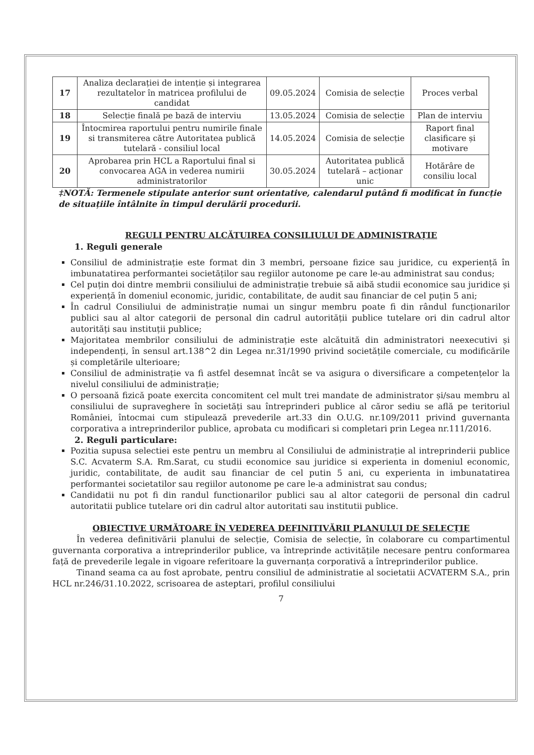| 17 | Analiza declarației de intenție și integrarea rezultatelor în matricea profilului de candidat | 09.05.2024 | Comisia de selecție | Proces verbal |
| 18 | Selecție finală pe bază de interviu | 13.05.2024 | Comisia de selecție | Plan de interviu |
| 19 | Întocmirea raportului pentru numirile finale si transmiterea către Autoritatea publică tutelară - consiliul local | 14.05.2024 | Comisia de selecție | Raport final clasificare și motivare |
| 20 | Aprobarea prin HCL a Raportului final si convocarea AGA in vederea numirii administratorilor | 30.05.2024 | Autoritatea publică tutelară – acționar unic | Hotărâre de consiliu local |
‡NOTĂ: Termenele stipulate anterior sunt orientative, calendarul putând fi modificat în funcție de situațiile întâlnite în timpul derulării procedurii.
REGULI PENTRU ALCĂTUIREA CONSILIULUI DE ADMINISTRAȚIE
1. Reguli generale
Consiliul de administrație este format din 3 membri, persoane fizice sau juridice, cu experiență în imbunatatirea performantei societăților sau regiilor autonome pe care le-au administrat sau condus;
Cel puțin doi dintre membrii consiliului de administrație trebuie să aibă studii economice sau juridice și experiență în domeniul economic, juridic, contabilitate, de audit sau financiar de cel puțin 5 ani;
În cadrul Consiliului de administrație numai un singur membru poate fi din rândul funcționarilor publici sau al altor categorii de personal din cadrul autorității publice tutelare ori din cadrul altor autorități sau instituții publice;
Majoritatea membrilor consiliului de administrație este alcătuită din administratori neexecutivi și independenți, în sensul art.138^2 din Legea nr.31/1990 privind societățile comerciale, cu modificările și completările ulterioare;
Consiliul de administrație va fi astfel desemnat încât se va asigura o diversificare a competențelor la nivelul consiliului de administrație;
O persoană fizică poate exercita concomitent cel mult trei mandate de administrator și/sau membru al consiliului de supraveghere în societăți sau întreprinderi publice al căror sediu se află pe teritoriul României, întocmai cum stipulează prevederile art.33 din O.U.G. nr.109/2011 privind guvernanta corporativa a intreprinderilor publice, aprobata cu modificari si completari prin Legea nr.111/2016.
2. Reguli particulare:
Pozitia supusa selectiei este pentru un membru al Consiliului de administrație al intreprinderii publice S.C. Acvaterm S.A. Rm.Sarat, cu studii economice sau juridice si experienta in domeniul economic, juridic, contabilitate, de audit sau financiar de cel putin 5 ani, cu experienta in imbunatatirea performantei societatilor sau regiilor autonome pe care le-a administrat sau condus;
Candidatii nu pot fi din randul functionarilor publici sau al altor categorii de personal din cadrul autoritatii publice tutelare ori din cadrul altor autoritati sau institutii publice.
OBIECTIVE URMĂTOARE ÎN VEDEREA DEFINITIVĂRII PLANULUI DE SELECȚIE
În vederea definitivării planului de selecție, Comisia de selecție, în colaborare cu compartimentul guvernanta corporativa a intreprinderilor publice, va întreprinde activitățile necesare pentru conformarea față de prevederile legale in vigoare referitoare la guvernanța corporativă a întreprinderilor publice.
Tinand seama ca au fost aprobate, pentru consiliul de administratie al societatii ACVATERM S.A., prin HCL nr.246/31.10.2022, scrisoarea de asteptari, profilul consiliului
7